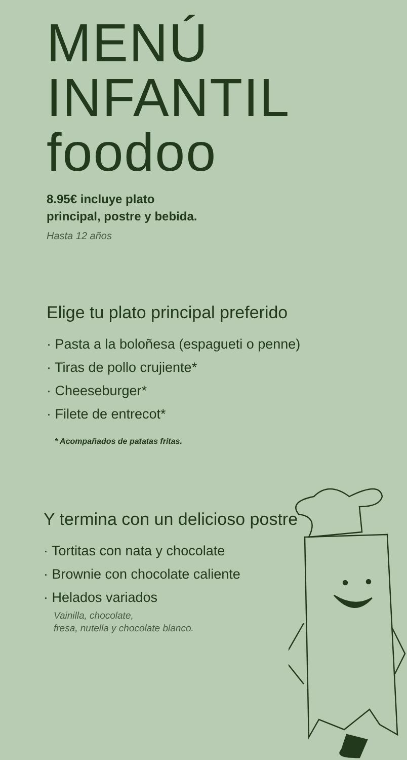MENÚ
INFANTIL
foodoo
8.95€ incluye plato
principal, postre y bebida.
Hasta 12 años
Elige tu plato principal preferido
· Pasta a la boloñesa (espagueti o penne)
· Tiras de pollo crujiente*
· Cheeseburger*
· Filete de entrecot*
* Acompañados de patatas fritas.
Y termina con un delicioso postre
· Tortitas con nata y chocolate
· Brownie con chocolate caliente
· Helados variados
Vainilla, chocolate,
fresa, nutella y chocolate blanco.